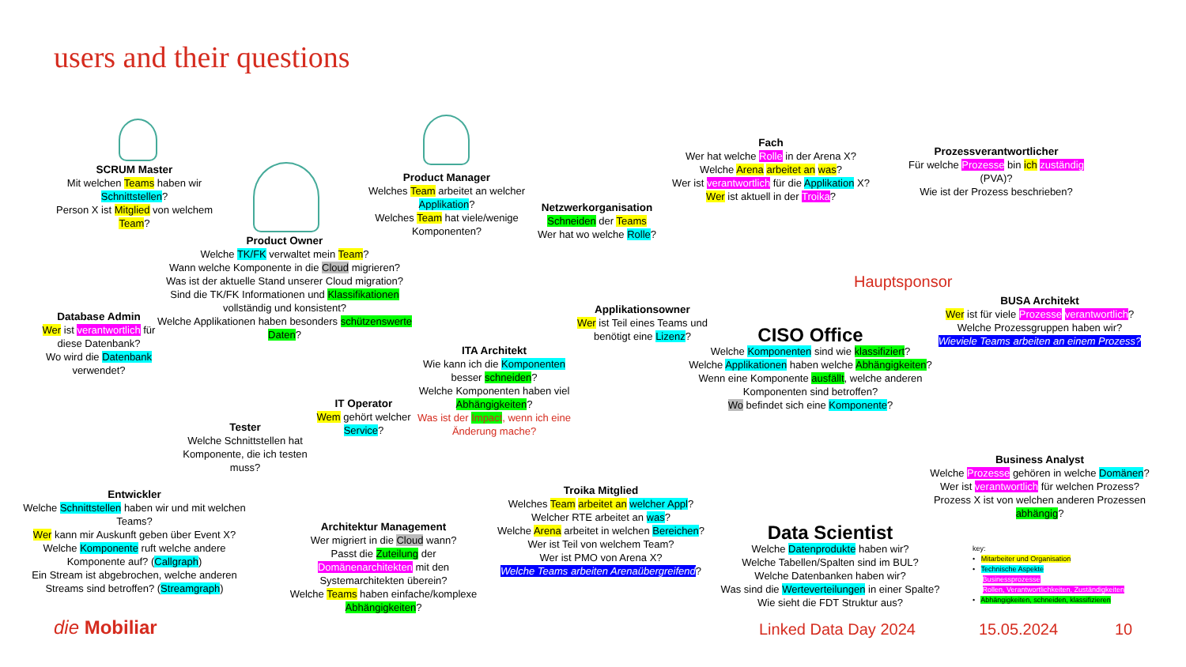users and their questions
SCRUM Master
Mit welchen Teams haben wir Schnittstellen?
Person X ist Mitglied von welchem Team?
Product Owner
Welche TK/FK verwaltet mein Team?
Wann welche Komponente in die Cloud migrieren?
Was ist der aktuelle Stand unserer Cloud migration?
Sind die TK/FK Informationen und Klassifikationen vollständig und konsistent?
Welche Applikationen haben besonders schützenswerte Daten?
Product Manager
Welches Team arbeitet an welcher Applikation?
Welches Team hat viele/wenige Komponenten?
Netzwerkorganisation
Schneiden der Teams
Wer hat wo welche Rolle?
Fach
Wer hat welche Rolle in der Arena X?
Welche Arena arbeitet an was?
Wer ist verantwortlich für die Applikation X?
Wer ist aktuell in der Troika?
Prozessverantwortlicher
Für welche Prozesse bin ich zuständig (PVA)?
Wie ist der Prozess beschrieben?
Database Admin
Wer ist verantwortlich für diese Datenbank?
Wo wird die Datenbank verwendet?
Applikationsowner
Wer ist Teil eines Teams und benötigt eine Lizenz?
Hauptsponsor
CISO Office
Welche Komponenten sind wie klassifiziert?
Welche Applikationen haben welche Abhängigkeiten?
Wenn eine Komponente ausfällt, welche anderen Komponenten sind betroffen?
Wo befindet sich eine Komponente?
BUSA Architekt
Wer ist für viele Prozesse verantwortlich?
Welche Prozessgruppen haben wir?
Wieviele Teams arbeiten an einem Prozess?
ITA Architekt
Wie kann ich die Komponenten besser schneiden?
Welche Komponenten haben viel Abhängigkeiten?
Was ist der Impact, wenn ich eine Änderung mache?
IT Operator
Wem gehört welcher Service?
Tester
Welche Schnittstellen hat Komponente, die ich testen muss?
Entwickler
Welche Schnittstellen haben wir und mit welchen Teams?
Wer kann mir Auskunft geben über Event X?
Welche Komponente ruft welche andere Komponente auf? (Callgraph)
Ein Stream ist abgebrochen, welche anderen Streams sind betroffen? (Streamgraph)
Architektur Management
Wer migriert in die Cloud wann?
Passt die Zuteilung der Domänenarchitekten mit den Systemarchitekten überein?
Welche Teams haben einfache/komplexe Abhängigkeiten?
Troika Mitglied
Welches Team arbeitet an welcher Appl?
Welcher RTE arbeitet an was?
Welche Arena arbeitet in welchen Bereichen?
Wer ist Teil von welchem Team?
Wer ist PMO von Arena X?
Welche Teams arbeiten Arenaübergreifend?
Data Scientist
Welche Datenprodukte haben wir?
Welche Tabellen/Spalten sind im BUL?
Welche Datenbanken haben wir?
Was sind die Werteverteilungen in einer Spalte?
Wie sieht die FDT Struktur aus?
Business Analyst
Welche Prozesse gehören in welche Domänen?
Wer ist verantwortlich für welchen Prozess?
Prozess X ist von welchen anderen Prozessen abhängig?
key:
• Mitarbeiter und Organisation
• Technische Aspekte
Businessprozesse
Rollen, Verantwortlichkeiten, Zuständigkeiten
• Abhängigkeiten, schneiden, klassifizieren
die Mobiliar Linked Data Day 2024 15.05.2024 10